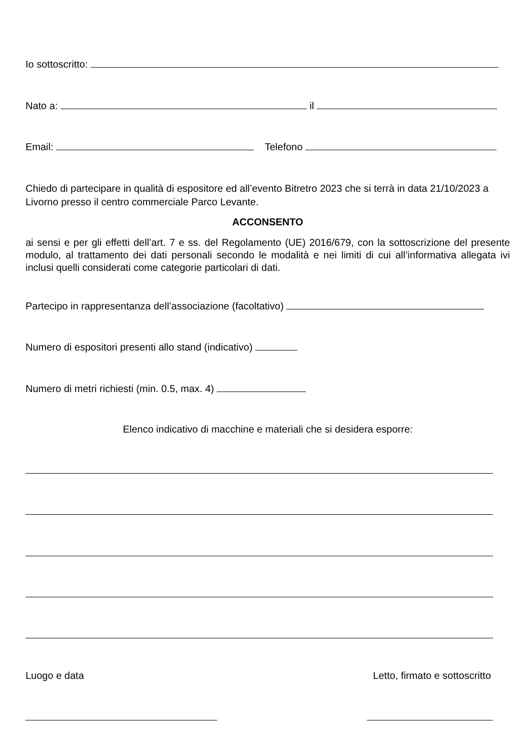Io sottoscritto:
Nato a: il
Email: Telefono
Chiedo di partecipare in qualità di espositore ed all’evento Bitretro 2023 che si terrà in data 21/10/2023 a Livorno presso il centro commerciale Parco Levante.
ACCONSENTO
ai sensi e per gli effetti dell’art. 7 e ss. del Regolamento (UE) 2016/679, con la sottoscrizione del presente modulo, al trattamento dei dati personali secondo le modalità e nei limiti di cui all’informativa allegata ivi inclusi quelli considerati come categorie particolari di dati.
Partecipo in rappresentanza dell’associazione (facoltativo)
Numero di espositori presenti allo stand (indicativo)
Numero di metri richiesti (min. 0.5, max. 4)
Elenco indicativo di macchine e materiali che si desidera esporre:
Luogo e data Letto, firmato e sottoscritto